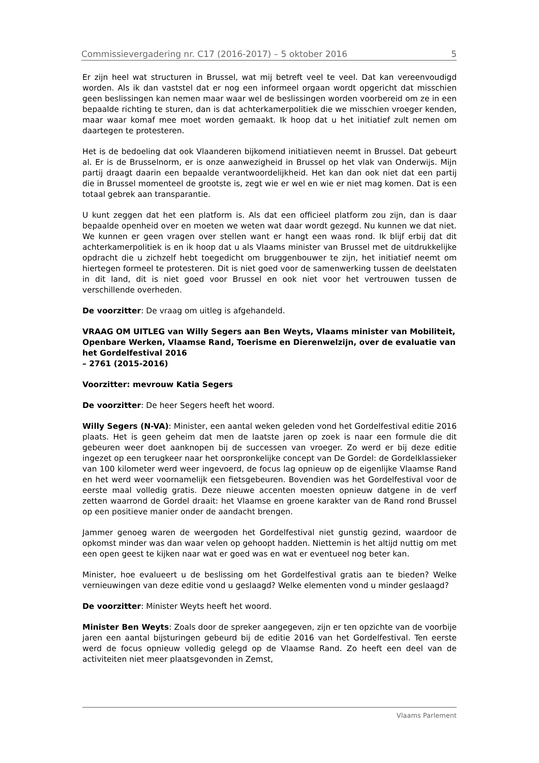Commissievergadering nr. C17 (2016-2017) – 5 oktober 2016 5
Er zijn heel wat structuren in Brussel, wat mij betreft veel te veel. Dat kan vereenvoudigd worden. Als ik dan vaststel dat er nog een informeel orgaan wordt opgericht dat misschien geen beslissingen kan nemen maar waar wel de beslissingen worden voorbereid om ze in een bepaalde richting te sturen, dan is dat achterkamerpolitiek die we misschien vroeger kenden, maar waar komaf mee moet worden gemaakt. Ik hoop dat u het initiatief zult nemen om daartegen te protesteren.
Het is de bedoeling dat ook Vlaanderen bijkomend initiatieven neemt in Brussel. Dat gebeurt al. Er is de Brusselnorm, er is onze aanwezigheid in Brussel op het vlak van Onderwijs. Mijn partij draagt daarin een bepaalde verantwoordelijkheid. Het kan dan ook niet dat een partij die in Brussel momenteel de grootste is, zegt wie er wel en wie er niet mag komen. Dat is een totaal gebrek aan transparantie.
U kunt zeggen dat het een platform is. Als dat een officieel platform zou zijn, dan is daar bepaalde openheid over en moeten we weten wat daar wordt gezegd. Nu kunnen we dat niet. We kunnen er geen vragen over stellen want er hangt een waas rond. Ik blijf erbij dat dit achterkamerpolitiek is en ik hoop dat u als Vlaams minister van Brussel met de uitdrukkelijke opdracht die u zichzelf hebt toegedicht om bruggenbouwer te zijn, het initiatief neemt om hiertegen formeel te protesteren. Dit is niet goed voor de samenwerking tussen de deelstaten in dit land, dit is niet goed voor Brussel en ook niet voor het vertrouwen tussen de verschillende overheden.
De voorzitter: De vraag om uitleg is afgehandeld.
VRAAG OM UITLEG van Willy Segers aan Ben Weyts, Vlaams minister van Mobiliteit, Openbare Werken, Vlaamse Rand, Toerisme en Dierenwelzijn, over de evaluatie van het Gordelfestival 2016
– 2761 (2015-2016)
Voorzitter: mevrouw Katia Segers
De voorzitter: De heer Segers heeft het woord.
Willy Segers (N-VA): Minister, een aantal weken geleden vond het Gordelfestival editie 2016 plaats. Het is geen geheim dat men de laatste jaren op zoek is naar een formule die dit gebeuren weer doet aanknopen bij de successen van vroeger. Zo werd er bij deze editie ingezet op een terugkeer naar het oorspronkelijke concept van De Gordel: de Gordelklassieker van 100 kilometer werd weer ingevoerd, de focus lag opnieuw op de eigenlijke Vlaamse Rand en het werd weer voornamelijk een fietsgebeuren. Bovendien was het Gordelfestival voor de eerste maal volledig gratis. Deze nieuwe accenten moesten opnieuw datgene in de verf zetten waarrond de Gordel draait: het Vlaamse en groene karakter van de Rand rond Brussel op een positieve manier onder de aandacht brengen.
Jammer genoeg waren de weergoden het Gordelfestival niet gunstig gezind, waardoor de opkomst minder was dan waar velen op gehoopt hadden. Niettemin is het altijd nuttig om met een open geest te kijken naar wat er goed was en wat er eventueel nog beter kan.
Minister, hoe evalueert u de beslissing om het Gordelfestival gratis aan te bieden? Welke vernieuwingen van deze editie vond u geslaagd? Welke elementen vond u minder geslaagd?
De voorzitter: Minister Weyts heeft het woord.
Minister Ben Weyts: Zoals door de spreker aangegeven, zijn er ten opzichte van de voorbije jaren een aantal bijsturingen gebeurd bij de editie 2016 van het Gordelfestival. Ten eerste werd de focus opnieuw volledig gelegd op de Vlaamse Rand. Zo heeft een deel van de activiteiten niet meer plaatsgevonden in Zemst,
Vlaams Parlement